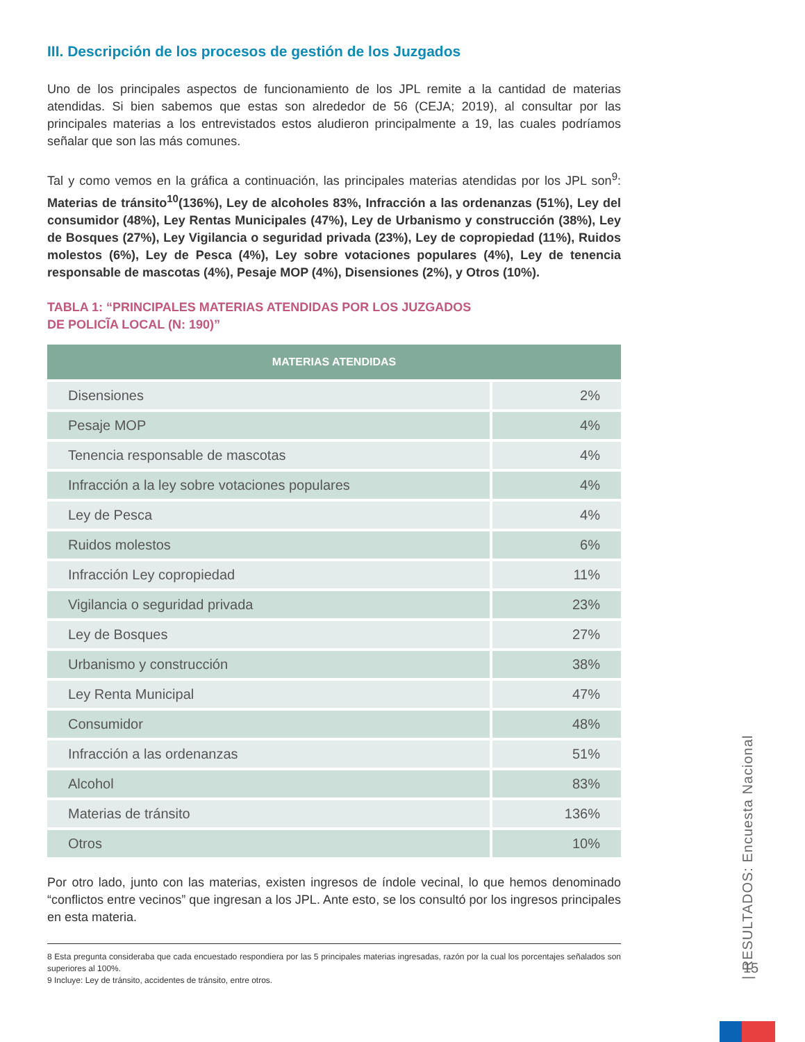III. Descripción de los procesos de gestión de los Juzgados
Uno de los principales aspectos de funcionamiento de los JPL remite a la cantidad de materias atendidas. Si bien sabemos que estas son alrededor de 56 (CEJA; 2019), al consultar por las principales materias a los entrevistados estos aludieron principalmente a 19, las cuales podríamos señalar que son las más comunes.
Tal y como vemos en la gráfica a continuación, las principales materias atendidas por los JPL son<sup>9</sup>: Materias de tránsito<sup>10</sup>(136%), Ley de alcoholes 83%, Infracción a las ordenanzas (51%), Ley del consumidor (48%), Ley Rentas Municipales (47%), Ley de Urbanismo y construcción (38%), Ley de Bosques (27%), Ley Vigilancia o seguridad privada (23%), Ley de copropiedad (11%), Ruidos molestos (6%), Ley de Pesca (4%), Ley sobre votaciones populares (4%), Ley de tenencia responsable de mascotas (4%), Pesaje MOP (4%), Disensiones (2%), y Otros (10%).
TABLA 1: “PRINCIPALES MATERIAS ATENDIDAS POR LOS JUZGADOS
DE POLICĨA LOCAL (N: 190)”
| MATERIAS ATENDIDAS | |
| --- | --- |
| Disensiones | 2% |
| Pesaje MOP | 4% |
| Tenencia responsable de mascotas | 4% |
| Infracción a la ley sobre votaciones populares | 4% |
| Ley de Pesca | 4% |
| Ruidos molestos | 6% |
| Infracción Ley copropiedad | 11% |
| Vigilancia o seguridad privada | 23% |
| Ley de Bosques | 27% |
| Urbanismo y construcción | 38% |
| Ley Renta Municipal | 47% |
| Consumidor | 48% |
| Infracción a las ordenanzas | 51% |
| Alcohol | 83% |
| Materias de tránsito | 136% |
| Otros | 10% |
Por otro lado, junto con las materias, existen ingresos de índole vecinal, lo que hemos denominado “conflictos entre vecinos” que ingresan a los JPL. Ante esto, se los consultó por los ingresos principales en esta materia.
8 Esta pregunta consideraba que cada encuestado respondiera por las 5 principales materias ingresadas, razón por la cual los porcentajes señalados son superiores al 100%.
9 Incluye: Ley de tránsito, accidentes de tránsito, entre otros.
| RESULTADOS: Encuesta Nacional
15